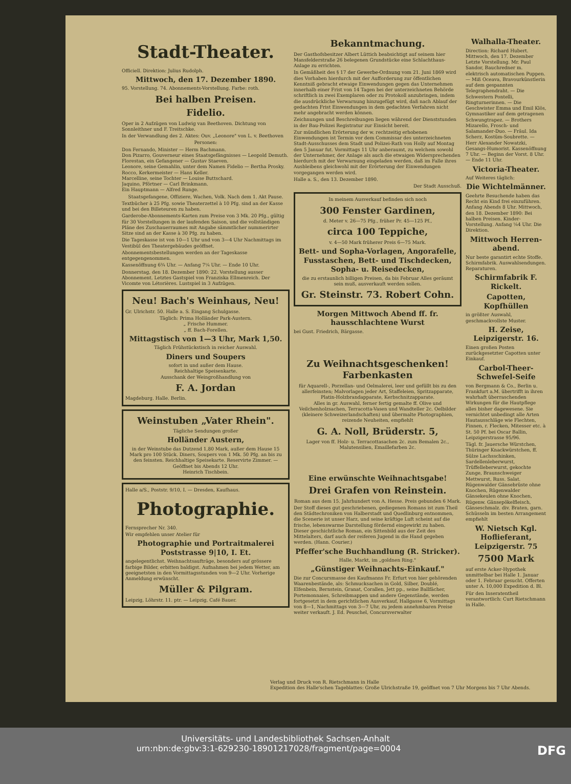Stadt-Theater.
Officiell. Direktion: Julius Rudolph.
Mittwoch, den 17. Dezember 1890.
95. Vorstellung. 74. Abonnements-Vorstellung. Farbe: roth.
Bei halben Preisen.
Fidelio.
Oper in 2 Aufzügen von Ludwig van Beethoven. Dichtung von Sonnleithner und F. Treitschke.
In der Verwandlung des 2. Aktes: Ouv. „Leonore" von L. v. Beethoven
Personen:
Don Fernando, Minister — Herm Bachmann.
Don Pizarro, Gouverneur eines Staatsgefängnisses — Leopold Demuth.
Florestan, ein Gefangener — Gustav Staeven.
Leonore, seine Gemahlin, unter dem Namen Fidelio — Bertha Prosky.
Rocco, Kerkermeister — Hans Keller.
Marcelline, seine Tochter — Louise Buttschard.
Jaquino, Pförtner — Carl Brinkmann.
Ein Hauptmann — Alfred Runge.
Staatsgefangene, Offiziere, Wachen, Volk. Nach dem 1. Akt Pause.
Textbücher à 25 Pfg. sowie Theaterzettel à 10 Pfg. sind an der Kasse und bei den Billeteuren zu haben.
Garderobe-Abonnements-Karten zum Preise von 3 Mk. 20 Pfg., gültig für 30 Vorstellungen in der laufenden Saison, und die vollständigen Pläne des Zuschauerraumes mit Angabe sämmtlicher nummerirter Sitze sind an der Kasse à 30 Pfg. zu haben.
Die Tageskasse ist von 10—1 Uhr und von 3—4 Uhr Nachmittags im Vestibül des Theatergebäudes geöffnet.
Abonnementsbestellungen werden an der Tageskasse entgegengenommen.
Kassenöffnung 6¾ Uhr. — Anfang 7¼ Uhr. — Ende 10 Uhr.
Donnerstag, den 18. Dezember 1890: 22. Vorstellung ausser Abonnement. Letztes Gastspiel von Franziska Ellmenreich. Der Vicomte von Létorières. Lustspiel in 3 Aufzügen.
Neu! Bach's Weinhaus, Neu!
Gr. Ulrichstr. 50. Halle a. S. Eingang Schulgasse.
Täglich: Prima Holländer Park-Austern.
„ Frische Hummer.
„ ff. Bach-Forellen.
Mittagstisch von 1—3 Uhr, Mark 1,50.
Täglich Frühstückstisch in reicher Auswahl.
Diners und Soupers
sofort in und außer dem Hause.
Reichhaltige Speisenkarte.
Ausschank der Weingroßhandlung von
F. A. Jordan
Magdeburg. Halle. Berlin.
Weinstuben „Vater Rhein".
Tägliche Sendungen großer
Holländer Austern,
in der Weinstube das Dutzend 1,80 Mark, außer dem Hause 15 Mark pro 100 Stück. Diners, Soupers von 1 Mk. 50 Pfg. an bis zu den feinsten. Reichhaltige Speisekarte. Reservirte Zimmer. — Geöffnet bis Abends 12 Uhr.
Heinrich Tischbein.
Halle a/S., Poststr. 9/10, I. — Dresden, Kaufhaus.
Photographie.
Fernsprecher Nr. 340.
Wir empfehlen unser Atelier für
Photographie und Portraitmalerei Poststrasse 9|10, I. Et.
angelegentlichst. Weihnachtsaufträge, besonders auf grössere farbige Bilder, erbitten baldigst. Aufnahmen bei jedem Wetter, am geeignetsten in den Vormittagsstunden von 9—2 Uhr. Vorherige Anmeldung erwünscht.
Müller & Pilgram.
Leipzig, Löhrstr. 11. ptr. — Leipzig, Café Bauer.
Bekanntmachung.
Der Gasthofsbesitzer Albert Lüttich beabsichtigt auf seinem hier Mansfelderstraße 26 belegenen Grundstücke eine Schlachthaus-Anlage zu errichten.
In Gemäßheit des § 17 der Gewerbe-Ordnung vom 21. Juni 1869 wird dies Vorhaben hierdurch mit der Aufforderung zur öffentlichen Kenntniß gebracht etwaige Einwendungen gegen das Unternehmen innerhalb einer Frist von 14 Tagen bei der unterzeichneten Behörde schriftlich in zwei Exemplaren oder zu Protokoll anzubringen, indem die ausdrückliche Verwarnung hinzugefügt wird, daß nach Ablauf der gedachten Frist Einwendungen in dem gedachten Verfahren nicht mehr angebracht werden können.
Zeichnungen und Beschreibungen liegen während der Dienststunden in der Bau-Polizei Registratur zur Einsicht bereit.
Zur mündlichen Erörterung der w. rechtzeitig erhobenen Einwendungen ist Termin vor dem Commissar des unterzeichneten Stadt-Ausschusses dem Stadt und Polizei-Rath von Holly auf Montag den 5 Januar fut. Vormittags 11 Uhr anberaumt, zu welchem sowohl der Unternehmer, der Anlage als auch die etwaigen Widersprechenden hierdurch mit der Verwarnung eingeladen werden, daß im Falle ihres Ausbleibens gleichwohl mit der Erörterung der Einwendungen vorgegangen werden wird.
Halle a. S., den 13. Dezember 1890.
Der Stadt Ausschuß.
In meinem Ausverkauf befinden sich noch
300 Fenster Gardinen,
d. Meter v. 26—75 Pfg., früher Pr. 45—125 Pf.,
circa 100 Teppiche,
v. 4—50 Mark früherer Preis 6—75 Mark.
Bett- und Sopha-Vorlagen, Angorafelle, Fusstaschen, Bett- und Tischdecken, Sopha- u. Reisedecken,
die zu erstaunlich billigen Preisen, da bis Februar Alles geräumt sein muß, ausverkauft werden sollen.
Gr. Steinstr. 73. Robert Cohn.
Morgen Mittwoch Abend ff. fr. hausschlachtene Wurst
bei Gust. Friedrich, Bärgasse.
Zu Weihnachtsgeschenken! Farbenkasten
für Aquarell-, Porzellan- und Oelmalerei, leer und gefüllt bis zu den allerfeinsten; Malvorlagen jeder Art, Staffeleien, Spritzapparate, Platin-Holzbrandapparate, Kerbschnitzapparate.
Alles in gr. Auswahl, ferner fertig gemalte ff. Olive und Veilchenholzsachen, Terracotta-Vasen und Wandteller 2c. Oelbilder (kleinere Schweizerlandschaften) und übermalte Photographien, reizende Neuheiten, empfiehlt
G. A. Noll, Brüderstr. 5,
Lager von ff. Holz- u. Terracottasachen 2c. zum Bemalen 2c., Malutensilien, Emaillefarben 2c.
Eine erwünschte Weihnachtsgabe!
Drei Grafen von Reinstein.
Roman aus dem 15. Jahrhundert von A. Hesse. Preis gebunden 6 Mark.
Der Stoff dieses gut geschriebenen, gediegenen Romans ist zum Theil den Städtechroniken von Halberstadt und Quedlinburg entnommen, die Scenerie ist unser Harz, und seine kräftige Luft scheint auf die frische, lebenswarme Darstellung fördernd eingewirkt zu haben. Dieser geschichtliche Roman, ein Sittenbild aus der Zeit des Mittelalters, darf auch der reiferen Jugend in die Hand gegeben werden. (Hann. Courier.)
Pfeffer'sche Buchhandlung (R. Stricker).
Halle, Markt, im „goldnen Ring."
„Günstiger Weihnachts-Einkauf."
Die zur Concursmasse des Kaufmanns Fr. Erfurt von hier gehörenden Waarenbestände, als: Schmucksachen in Gold, Silber, Doublé, Elfenbein, Bernstein, Granat, Corallen, Jett pp., seine Ballfächer, Portemonnaies, Schreibmappen und andere Gegenstände, werden fortgesetzt in dem gerichtlichen Ausverkauf, Hallgasse 6, Vormittags von 8—1, Nachmittags von 3—7 Uhr, zu jedem annehmbaren Preise weiter verkauft. J. Ed. Peuschel, Concursverwalter
Walhalla-Theater.
Direction: Richard Hubert. Mittwoch, den 17. Dezember Letzte Vorstellung. Mr. Paul Sandor, Bauchredner m. elektrisch automatischen Puppen. — Miß Oceava, Bravourkünstlerin auf dem gespannten Telegraphendraht. — Die Schwestern Pontelli, Ringturnerinnen. — Die Geschwister Emma und Emil Klös, Gymnastiker auf dem getragenen Schwungtrapez. — Brothers Mizarello, Frosch- und Salamander-Duo. — Fräul. Ida Scherz, Kostüm-Soubrette. — Herr Alexander Nowatzki, Gesangs-Humorist. Kassenöffnung 7 Uhr. — Beginn der Vorst. 8 Uhr. — Ende 11 Uhr.
Victoria-Theater.
Auf Weiteres täglich:
Die Wichtelmänner.
Geehrte Besuchende haben das Recht ein Kind frei einzuführen. Anfang Abends 8 Uhr. Mittwoch, den 18. Dezember 1890: Bei halben Preisen. Kinder-Vorstellung. Anfang ¼4 Uhr. Die Direktion.
Mittwoch Herren-abend.
Nur beste garantirt echte Stoffe. Schirmfabrik. Auswahlsendungen. Reparaturen.
Schirmfabrik F. Rickelt.
Capotten, Kopfhüllen
in größter Auswahl, geschmackvollste Muster.
H. Zeise, Leipzigerstr. 16.
Einen großen Posten zurückgesetzter Capotten unter Einkauf.
Carbol-Theer-Schwefel-Seife
von Bergmann & Co., Berlin u. Frankfurt a.M. übertrifft in ihren wahrhaft überraschenden Wirkungen für die Hautpflege alles bisher dagewesene. Sie vernichtet unbedingt alle Arten Hautausschläge wie Flechten, Finnen, r. Flecken, Mitesser etc. à St. 50 Pf. bei Oscar Ballin, Leipzigerstrasse 95/96.
Tägl. fr. Jauersche Würstchen, Thüringer Knackwürstchen, ff. Sülze Lachsschinken, Sardellenleberwurst, Trüffelleberwurst, gekochte Zunge, Braunschweiger Mettwurst, Russ. Salat. Rügenwalder Gänsebrüste ohne Knochen, Rügenwalder Gänsekeulen ohne Knochen, Rügenw. Gänsepökelfleisch, Gänseschmalz. div. Braten, garn. Schüsseln im besten Arrangement empfiehlt
W. Nietsch Kgl. Hoflieferant, Leipzigerstr. 75
7500 Mark
auf erste Acker-Hypothek unmittelbar bei Halle 1. Januar oder 1. Februar gesucht. Offerten unter A. 10,000 Expedition d. Bl.
Für den Inseratentheil verantwortlich: Curt Rietschmann in Halle.
Verlag und Druck von R. Rietschmann in Halle
Expedition des Halle'schen Tageblattes: Große Ulrichstraße 19, geöffnet von 7 Uhr Morgens bis 7 Uhr Abends.
Universitäts- und Landesbibliothek Sachsen-Anhalt
urn:nbn:de:gbv:3:1-629230-18901217028/fragment/page=0004 DFG